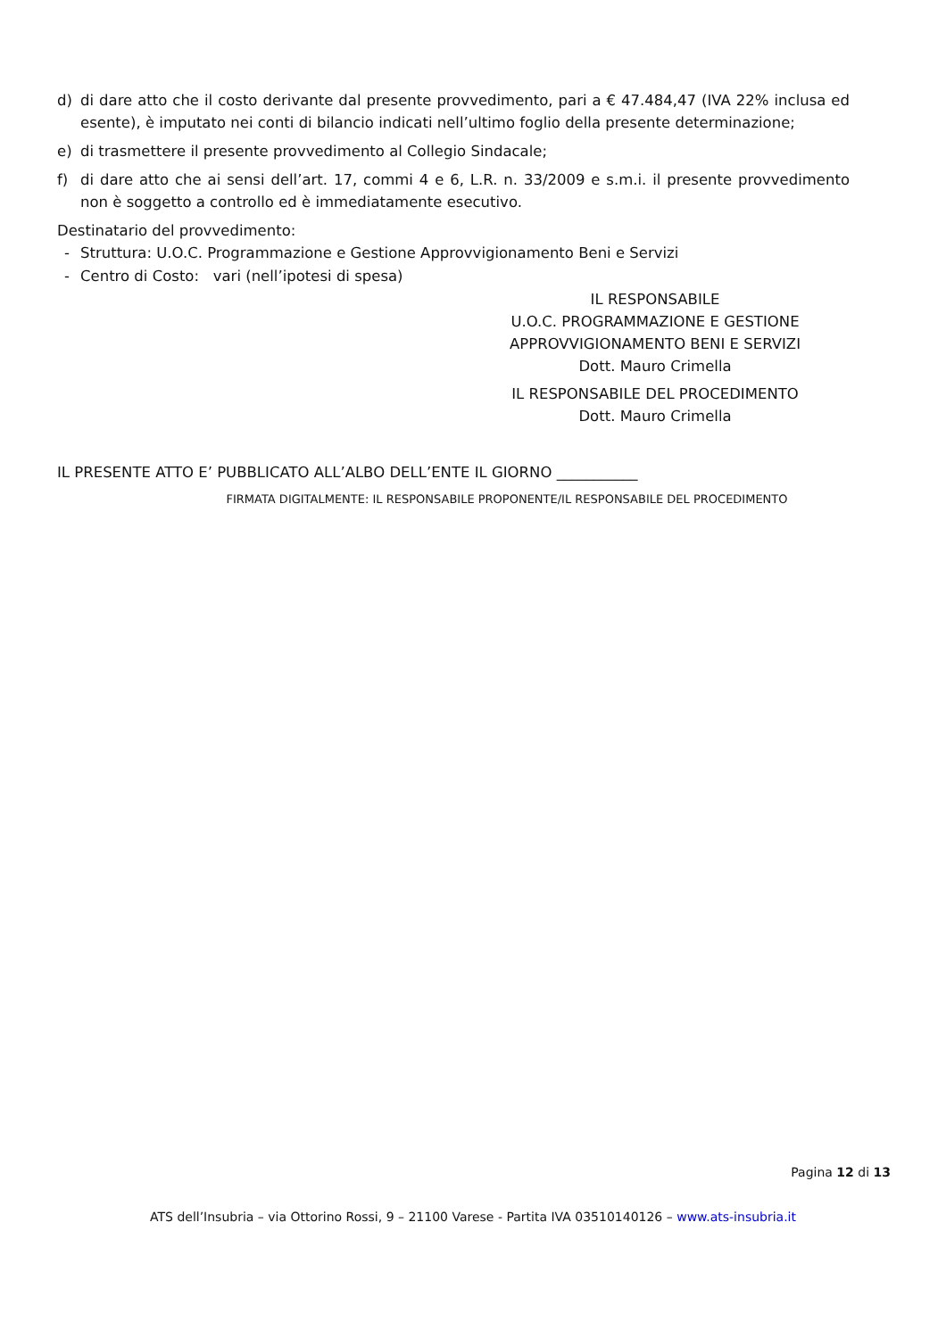d) di dare atto che il costo derivante dal presente provvedimento, pari a € 47.484,47 (IVA 22% inclusa ed esente), è imputato nei conti di bilancio indicati nell’ultimo foglio della presente determinazione;
e) di trasmettere il presente provvedimento al Collegio Sindacale;
f) di dare atto che ai sensi dell’art. 17, commi 4 e 6, L.R. n. 33/2009 e s.m.i. il presente provvedimento non è soggetto a controllo ed è immediatamente esecutivo.
Destinatario del provvedimento:
- Struttura: U.O.C. Programmazione e Gestione Approvvigionamento Beni e Servizi
- Centro di Costo: vari (nell’ipotesi di spesa)
IL RESPONSABILE
U.O.C. PROGRAMMAZIONE E GESTIONE
APPROVVIGIONAMENTO BENI E SERVIZI
Dott. Mauro Crimella
IL RESPONSABILE DEL PROCEDIMENTO
Dott. Mauro Crimella
IL PRESENTE ATTO E’ PUBBLICATO ALL’ALBO DELL’ENTE IL GIORNO ___________
FIRMATA DIGITALMENTE: IL RESPONSABILE PROPONENTE/IL RESPONSABILE DEL PROCEDIMENTO
Pagina 12 di 13
ATS dell’Insubria – via Ottorino Rossi, 9 – 21100 Varese - Partita IVA 03510140126 – www.ats-insubria.it